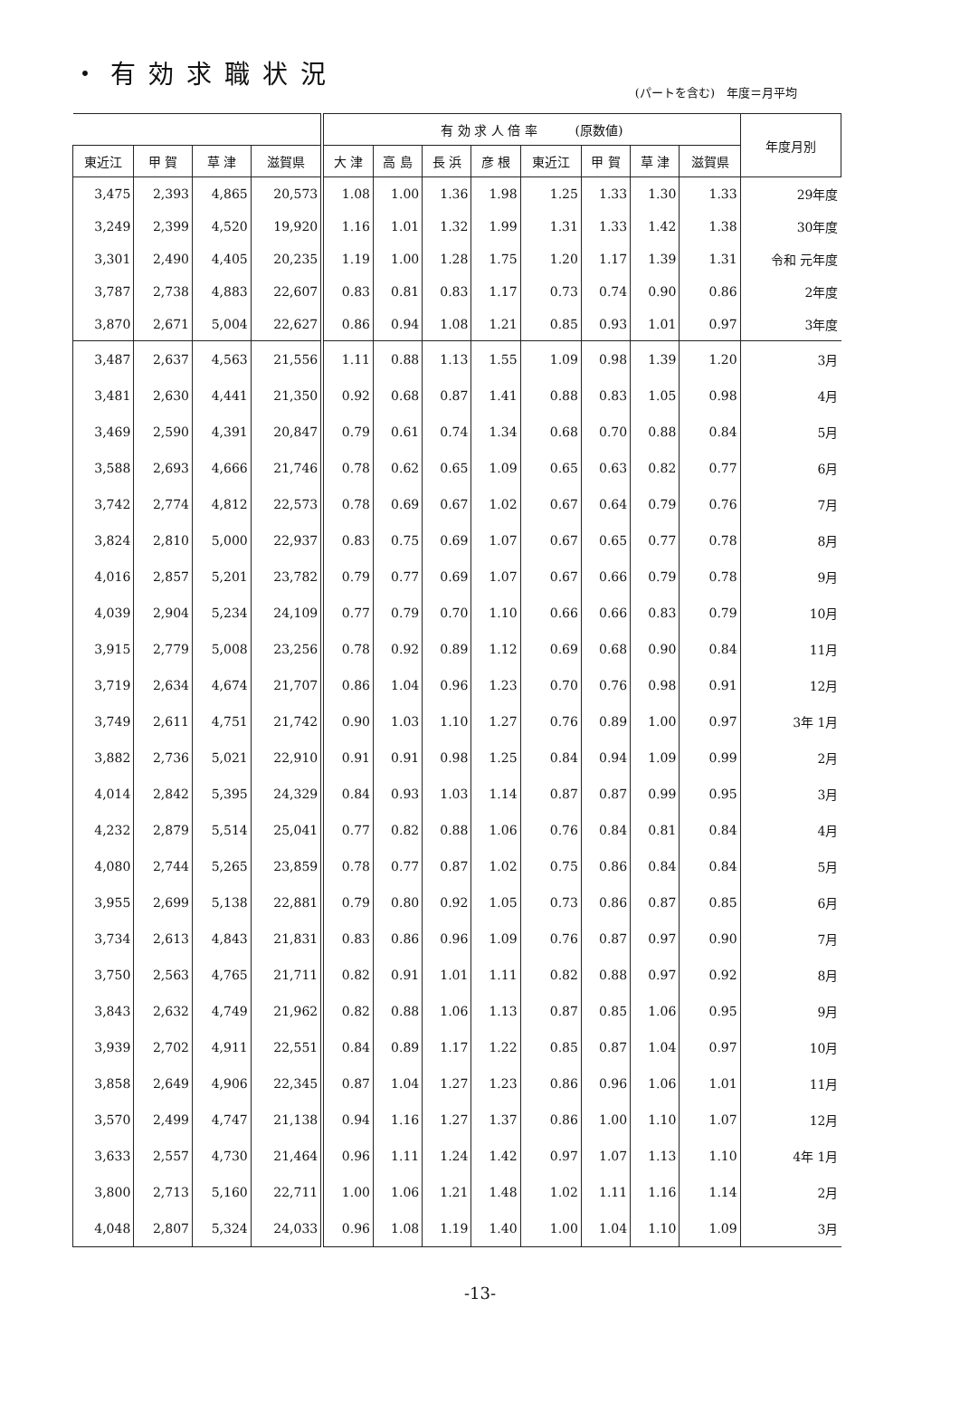・有効求職状況
(パートを含む)　年度＝月平均
| | | | | 有 効 求 人 倍 率 (原数値) | | | | | | | | 年度月別 |
| --- | --- | --- | --- | --- | --- | --- | --- | --- | --- | --- | --- | --- |
| 東近江 | 甲 賀 | 草 津 | 滋賀県 | 大 津 | 高 島 | 長 浜 | 彦 根 | 東近江 | 甲 賀 | 草 津 | 滋賀県 | |
| 3,475 | 2,393 | 4,865 | 20,573 | 1.08 | 1.00 | 1.36 | 1.98 | 1.25 | 1.33 | 1.30 | 1.33 | 29年度 |
| 3,249 | 2,399 | 4,520 | 19,920 | 1.16 | 1.01 | 1.32 | 1.99 | 1.31 | 1.33 | 1.42 | 1.38 | 30年度 |
| 3,301 | 2,490 | 4,405 | 20,235 | 1.19 | 1.00 | 1.28 | 1.75 | 1.20 | 1.17 | 1.39 | 1.31 | 令和 元年度 |
| 3,787 | 2,738 | 4,883 | 22,607 | 0.83 | 0.81 | 0.83 | 1.17 | 0.73 | 0.74 | 0.90 | 0.86 | 2年度 |
| 3,870 | 2,671 | 5,004 | 22,627 | 0.86 | 0.94 | 1.08 | 1.21 | 0.85 | 0.93 | 1.01 | 0.97 | 3年度 |
| 3,487 | 2,637 | 4,563 | 21,556 | 1.11 | 0.88 | 1.13 | 1.55 | 1.09 | 0.98 | 1.39 | 1.20 | 3月 |
| 3,481 | 2,630 | 4,441 | 21,350 | 0.92 | 0.68 | 0.87 | 1.41 | 0.88 | 0.83 | 1.05 | 0.98 | 4月 |
| 3,469 | 2,590 | 4,391 | 20,847 | 0.79 | 0.61 | 0.74 | 1.34 | 0.68 | 0.70 | 0.88 | 0.84 | 5月 |
| 3,588 | 2,693 | 4,666 | 21,746 | 0.78 | 0.62 | 0.65 | 1.09 | 0.65 | 0.63 | 0.82 | 0.77 | 6月 |
| 3,742 | 2,774 | 4,812 | 22,573 | 0.78 | 0.69 | 0.67 | 1.02 | 0.67 | 0.64 | 0.79 | 0.76 | 7月 |
| 3,824 | 2,810 | 5,000 | 22,937 | 0.83 | 0.75 | 0.69 | 1.07 | 0.67 | 0.65 | 0.77 | 0.78 | 8月 |
| 4,016 | 2,857 | 5,201 | 23,782 | 0.79 | 0.77 | 0.69 | 1.07 | 0.67 | 0.66 | 0.79 | 0.78 | 9月 |
| 4,039 | 2,904 | 5,234 | 24,109 | 0.77 | 0.79 | 0.70 | 1.10 | 0.66 | 0.66 | 0.83 | 0.79 | 10月 |
| 3,915 | 2,779 | 5,008 | 23,256 | 0.78 | 0.92 | 0.89 | 1.12 | 0.69 | 0.68 | 0.90 | 0.84 | 11月 |
| 3,719 | 2,634 | 4,674 | 21,707 | 0.86 | 1.04 | 0.96 | 1.23 | 0.70 | 0.76 | 0.98 | 0.91 | 12月 |
| 3,749 | 2,611 | 4,751 | 21,742 | 0.90 | 1.03 | 1.10 | 1.27 | 0.76 | 0.89 | 1.00 | 0.97 | 3年 1月 |
| 3,882 | 2,736 | 5,021 | 22,910 | 0.91 | 0.91 | 0.98 | 1.25 | 0.84 | 0.94 | 1.09 | 0.99 | 2月 |
| 4,014 | 2,842 | 5,395 | 24,329 | 0.84 | 0.93 | 1.03 | 1.14 | 0.87 | 0.87 | 0.99 | 0.95 | 3月 |
| 4,232 | 2,879 | 5,514 | 25,041 | 0.77 | 0.82 | 0.88 | 1.06 | 0.76 | 0.84 | 0.81 | 0.84 | 4月 |
| 4,080 | 2,744 | 5,265 | 23,859 | 0.78 | 0.77 | 0.87 | 1.02 | 0.75 | 0.86 | 0.84 | 0.84 | 5月 |
| 3,955 | 2,699 | 5,138 | 22,881 | 0.79 | 0.80 | 0.92 | 1.05 | 0.73 | 0.86 | 0.87 | 0.85 | 6月 |
| 3,734 | 2,613 | 4,843 | 21,831 | 0.83 | 0.86 | 0.96 | 1.09 | 0.76 | 0.87 | 0.97 | 0.90 | 7月 |
| 3,750 | 2,563 | 4,765 | 21,711 | 0.82 | 0.91 | 1.01 | 1.11 | 0.82 | 0.88 | 0.97 | 0.92 | 8月 |
| 3,843 | 2,632 | 4,749 | 21,962 | 0.82 | 0.88 | 1.06 | 1.13 | 0.87 | 0.85 | 1.06 | 0.95 | 9月 |
| 3,939 | 2,702 | 4,911 | 22,551 | 0.84 | 0.89 | 1.17 | 1.22 | 0.85 | 0.87 | 1.04 | 0.97 | 10月 |
| 3,858 | 2,649 | 4,906 | 22,345 | 0.87 | 1.04 | 1.27 | 1.23 | 0.86 | 0.96 | 1.06 | 1.01 | 11月 |
| 3,570 | 2,499 | 4,747 | 21,138 | 0.94 | 1.16 | 1.27 | 1.37 | 0.86 | 1.00 | 1.10 | 1.07 | 12月 |
| 3,633 | 2,557 | 4,730 | 21,464 | 0.96 | 1.11 | 1.24 | 1.42 | 0.97 | 1.07 | 1.13 | 1.10 | 4年 1月 |
| 3,800 | 2,713 | 5,160 | 22,711 | 1.00 | 1.06 | 1.21 | 1.48 | 1.02 | 1.11 | 1.16 | 1.14 | 2月 |
| 4,048 | 2,807 | 5,324 | 24,033 | 0.96 | 1.08 | 1.19 | 1.40 | 1.00 | 1.04 | 1.10 | 1.09 | 3月 |
-13-